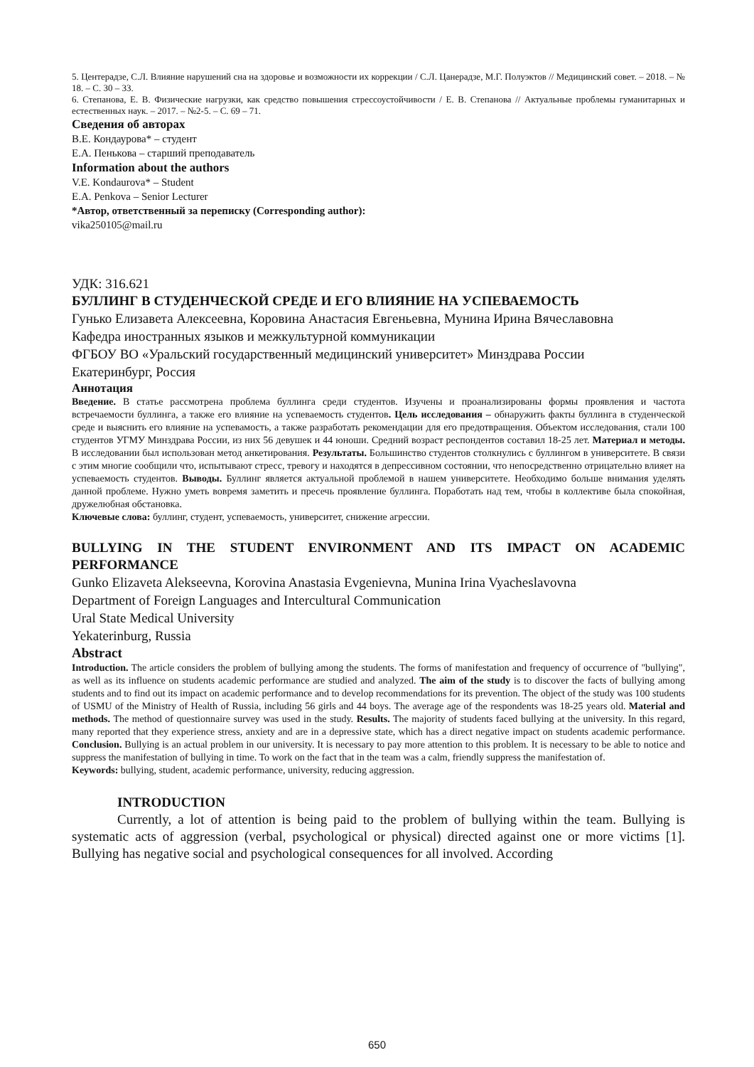5. Центерадзе, С.Л. Влияние нарушений сна на здоровье и возможности их коррекции / С.Л. Цанерадзе, М.Г. Полуэктов // Медицинский совет. – 2018. – № 18. – С. 30 – 33.
6. Степанова, Е. В. Физические нагрузки, как средство повышения стрессоустойчивости / Е. В. Степанова // Актуальные проблемы гуманитарных и естественных наук. – 2017. – №2-5. – С. 69 – 71.
Сведения об авторах
В.Е. Кондаурова* – студент
Е.А. Пенькова – старший преподаватель
Information about the authors
V.E. Kondaurova* – Student
E.A. Penkova – Senior Lecturer
*Автор, ответственный за переписку (Corresponding author):
vika250105@mail.ru
УДК: 316.621
БУЛЛИНГ В СТУДЕНЧЕСКОЙ СРЕДЕ И ЕГО ВЛИЯНИЕ НА УСПЕВАЕМОСТЬ
Гунько Елизавета Алексеевна, Коровина Анастасия Евгеньевна, Мунина Ирина Вячеславовна
Кафедра иностранных языков и межкультурной коммуникации
ФГБОУ ВО «Уральский государственный медицинский университет» Минздрава России
Екатеринбург, Россия
Аннотация
Введение. В статье рассмотрена проблема буллинга среди студентов. Изучены и проанализированы формы проявления и частота встречаемости буллинга, а также его влияние на успеваемость студентов. Цель исследования – обнаружить факты буллинга в студенческой среде и выяснить его влияние на успевамость, а также разработать рекомендации для его предотвращения. Объектом исследования, стали 100 студентов УГМУ Минздрава России, из них 56 девушек и 44 юноши. Средний возраст респондентов составил 18-25 лет. Материал и методы. В исследовании был использован метод анкетирования. Результаты. Большинство студентов столкнулись с буллингом в университете. В связи с этим многие сообщили что, испытывают стресс, тревогу и находятся в депрессивном состоянии, что непосредственно отрицательно влияет на успеваемость студентов. Выводы. Буллинг является актуальной проблемой в нашем университете. Необходимо больше внимания уделять данной проблеме. Нужно уметь вовремя заметить и пресечь проявление буллинга. Поработать над тем, чтобы в коллективе была спокойная, дружелюбная обстановка.
Ключевые слова: буллинг, студент, успеваемость, университет, снижение агрессии.
BULLYING IN THE STUDENT ENVIRONMENT AND ITS IMPACT ON ACADEMIC PERFORMANCE
Gunko Elizaveta Alekseevna, Korovina Anastasia Evgenievna, Munina Irina Vyacheslavovna
Department of Foreign Languages and Intercultural Communication
Ural State Medical University
Yekaterinburg, Russia
Abstract
Introduction. The article considers the problem of bullying among the students. The forms of manifestation and frequency of occurrence of "bullying", as well as its influence on students academic performance are studied and analyzed. The aim of the study is to discover the facts of bullying among students and to find out its impact on academic performance and to develop recommendations for its prevention. The object of the study was 100 students of USMU of the Ministry of Health of Russia, including 56 girls and 44 boys. The average age of the respondents was 18-25 years old. Material and methods. The method of questionnaire survey was used in the study. Results. The majority of students faced bullying at the university. In this regard, many reported that they experience stress, anxiety and are in a depressive state, which has a direct negative impact on students academic performance. Conclusion. Bullying is an actual problem in our university. It is necessary to pay more attention to this problem. It is necessary to be able to notice and suppress the manifestation of bullying in time. To work on the fact that in the team was a calm, friendly suppress the manifestation of.
Keywords: bullying, student, academic performance, university, reducing aggression.
INTRODUCTION
Currently, a lot of attention is being paid to the problem of bullying within the team. Bullying is systematic acts of aggression (verbal, psychological or physical) directed against one or more victims [1]. Bullying has negative social and psychological consequences for all involved. According
650